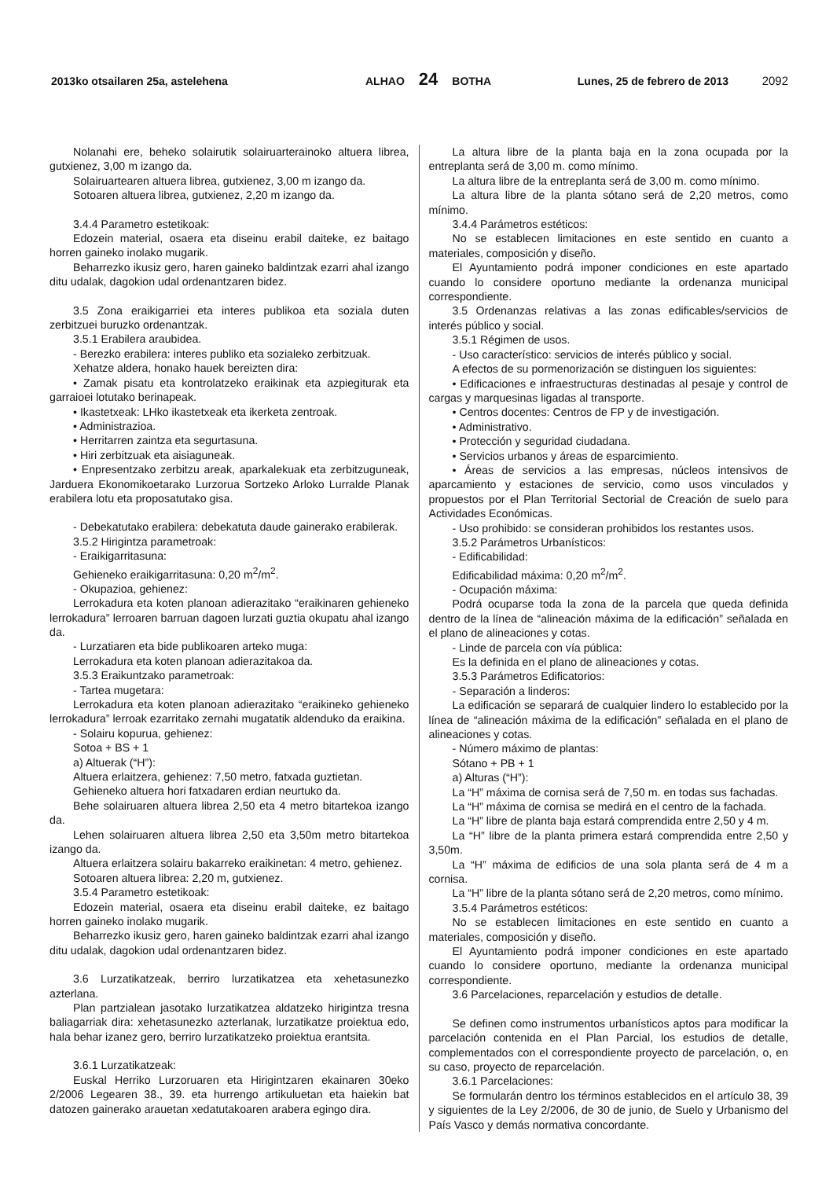2013ko otsailaren 25a, astelehena ALHAO 24 BOTHA Lunes, 25 de febrero de 2013 2092
Nolanahi ere, beheko solairutik solairuarterainoko altuera librea, gutxienez, 3,00 m izango da.
Solairuartearen altuera librea, gutxienez, 3,00 m izango da.
Sotoaren altuera librea, gutxienez, 2,20 m izango da.
3.4.4 Parametro estetikoak:
Edozein material, osaera eta diseinu erabil daiteke, ez baitago horren gaineko inolako mugarik.
Beharrezko ikusiz gero, haren gaineko baldintzak ezarri ahal izango ditu udalak, dagokion udal ordenantzaren bidez.
3.5 Zona eraikigarriei eta interes publikoa eta soziala duten zerbitzuei buruzko ordenantzak.
3.5.1 Erabilera araubidea.
- Berezko erabilera: interes publiko eta sozialeko zerbitzuak.
Xehatze aldera, honako hauek bereizten dira:
• Zamak pisatu eta kontrolatzeko eraikinak eta azpiegiturak eta garraioei lotutako berinapeak.
• Ikastetxeak: LHko ikastetxeak eta ikerketa zentroak.
• Administrazioa.
• Herritarren zaintza eta segurtasuna.
• Hiri zerbitzuak eta aisiaguneak.
• Enpresentzako zerbitzu areak, aparkalekuak eta zerbitzuguneak, Jarduera Ekonomikoetarako Lurzorua Sortzeko Arloko Lurralde Planak erabilera lotu eta proposatutako gisa.
- Debekatutako erabilera: debekatuta daude gainerako erabilerak.
3.5.2 Hirigintza parametroak:
- Eraikigarritasuna:
Gehieneko eraikigarritasuna: 0,20 m<sup>2</sup>/m<sup>2</sup>.
- Okupazioa, gehienez:
Lerrokadura eta koten planoan adierazitako “eraikinaren gehieneko lerrokadura” lerroaren barruan dagoen lurzati guztia okupatu ahal izango da.
- Lurzatiaren eta bide publikoaren arteko muga:
Lerrokadura eta koten planoan adierazitakoa da.
3.5.3 Eraikuntzako parametroak:
- Tartea mugetara:
Lerrokadura eta koten planoan adierazitako “eraikineko gehieneko lerrokadura” lerroak ezarritako zernahi mugatatik aldenduko da eraikina.
- Solairu kopurua, gehienez:
Sotoa + BS + 1
a) Altuerak (“H”):
Altuera erlaitzera, gehienez: 7,50 metro, fatxada guztietan.
Gehieneko altuera hori fatxadaren erdian neurtuko da.
Behe solairuaren altuera librea 2,50 eta 4 metro bitartekoa izango da.
Lehen solairuaren altuera librea 2,50 eta 3,50m metro bitartekoa izango da.
Altuera erlaitzera solairu bakarreko eraikinetan: 4 metro, gehienez.
Sotoaren altuera librea: 2,20 m, gutxienez.
3.5.4 Parametro estetikoak:
Edozein material, osaera eta diseinu erabil daiteke, ez baitago horren gaineko inolako mugarik.
Beharrezko ikusiz gero, haren gaineko baldintzak ezarri ahal izango ditu udalak, dagokion udal ordenantzaren bidez.
3.6 Lurzatikatzeak, berriro lurzatikatzea eta xehetasunezko azterlana.
Plan partzialean jasotako lurzatikatzea aldatzeko hirigintza tresna baliagarriak dira: xehetasunezko azterlanak, lurzatikatze proiektua edo, hala behar izanez gero, berriro lurzatikatzeko proiektua erantsita.
3.6.1 Lurzatikatzeak:
Euskal Herriko Lurzoruaren eta Hirigintzaren ekainaren 30eko 2/2006 Legearen 38., 39. eta hurrengo artikuluetan eta haiekin bat datozen gainerako arauetan xedatutakoaren arabera egingo dira.
La altura libre de la planta baja en la zona ocupada por la entreplanta será de 3,00 m. como mínimo.
La altura libre de la entreplanta será de 3,00 m. como mínimo.
La altura libre de la planta sótano será de 2,20 metros, como mínimo.
3.4.4 Parámetros estéticos:
No se establecen limitaciones en este sentido en cuanto a materiales, composición y diseño.
El Ayuntamiento podrá imponer condiciones en este apartado cuando lo considere oportuno mediante la ordenanza municipal correspondiente.
3.5 Ordenanzas relativas a las zonas edificables/servicios de interés público y social.
3.5.1 Régimen de usos.
- Uso característico: servicios de interés público y social.
A efectos de su pormenorización se distinguen los siguientes:
• Edificaciones e infraestructuras destinadas al pesaje y control de cargas y marquesinas ligadas al transporte.
• Centros docentes: Centros de FP y de investigación.
• Administrativo.
• Protección y seguridad ciudadana.
• Servicios urbanos y áreas de esparcimiento.
• Áreas de servicios a las empresas, núcleos intensivos de aparcamiento y estaciones de servicio, como usos vinculados y propuestos por el Plan Territorial Sectorial de Creación de suelo para Actividades Económicas.
- Uso prohibido: se consideran prohibidos los restantes usos.
3.5.2 Parámetros Urbanísticos:
- Edificabilidad:
Edificabilidad máxima: 0,20 m<sup>2</sup>/m<sup>2</sup>.
- Ocupación máxima:
Podrá ocuparse toda la zona de la parcela que queda definida dentro de la línea de “alineación máxima de la edificación” señalada en el plano de alineaciones y cotas.
- Linde de parcela con vía pública:
Es la definida en el plano de alineaciones y cotas.
3.5.3 Parámetros Edificatorios:
- Separación a linderos:
La edificación se separará de cualquier lindero lo establecido por la línea de “alineación máxima de la edificación” señalada en el plano de alineaciones y cotas.
- Número máximo de plantas:
Sótano + PB + 1
a) Alturas (“H”):
La “H” máxima de cornisa será de 7,50 m. en todas sus fachadas.
La “H” máxima de cornisa se medirá en el centro de la fachada.
La “H” libre de planta baja estará comprendida entre 2,50 y 4 m.
La “H” libre de la planta primera estará comprendida entre 2,50 y 3,50m.
La “H” máxima de edificios de una sola planta será de 4 m a cornisa.
La “H” libre de la planta sótano será de 2,20 metros, como mínimo.
3.5.4 Parámetros estéticos:
No se establecen limitaciones en este sentido en cuanto a materiales, composición y diseño.
El Ayuntamiento podrá imponer condiciones en este apartado cuando lo considere oportuno, mediante la ordenanza municipal correspondiente.
3.6 Parcelaciones, reparcelación y estudios de detalle.
Se definen como instrumentos urbanísticos aptos para modificar la parcelación contenida en el Plan Parcial, los estudios de detalle, complementados con el correspondiente proyecto de parcelación, o, en su caso, proyecto de reparcelación.
3.6.1 Parcelaciones:
Se formularán dentro los términos establecidos en el artículo 38, 39 y siguientes de la Ley 2/2006, de 30 de junio, de Suelo y Urbanismo del País Vasco y demás normativa concordante.